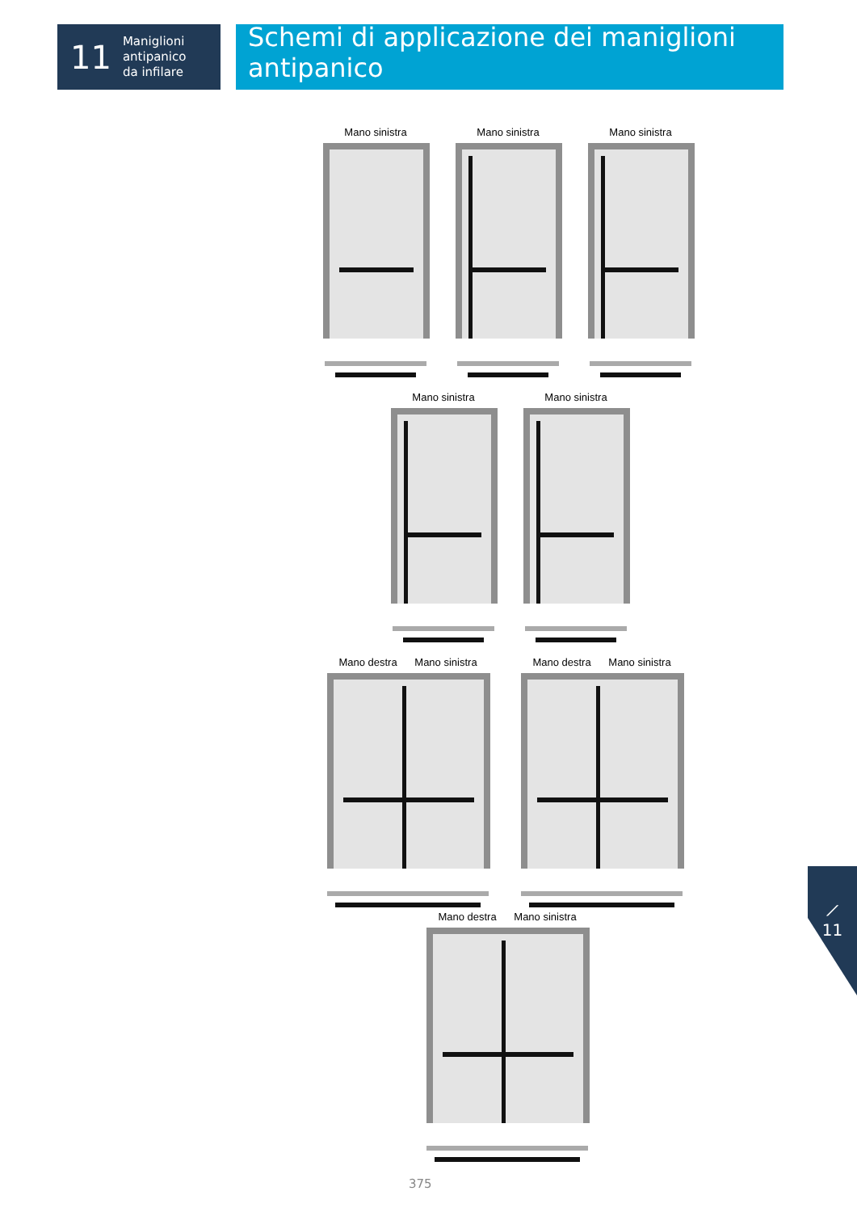11 Maniglioni
antipanico
da infilare
Schemi di applicazione dei maniglioni antipanico
Mano sinistra Mano sinistra Mano sinistra
Mano sinistra Mano sinistra
Mano destra Mano sinistra
Mano destra Mano sinistra
Mano destra Mano sinistra
⟋
11
375